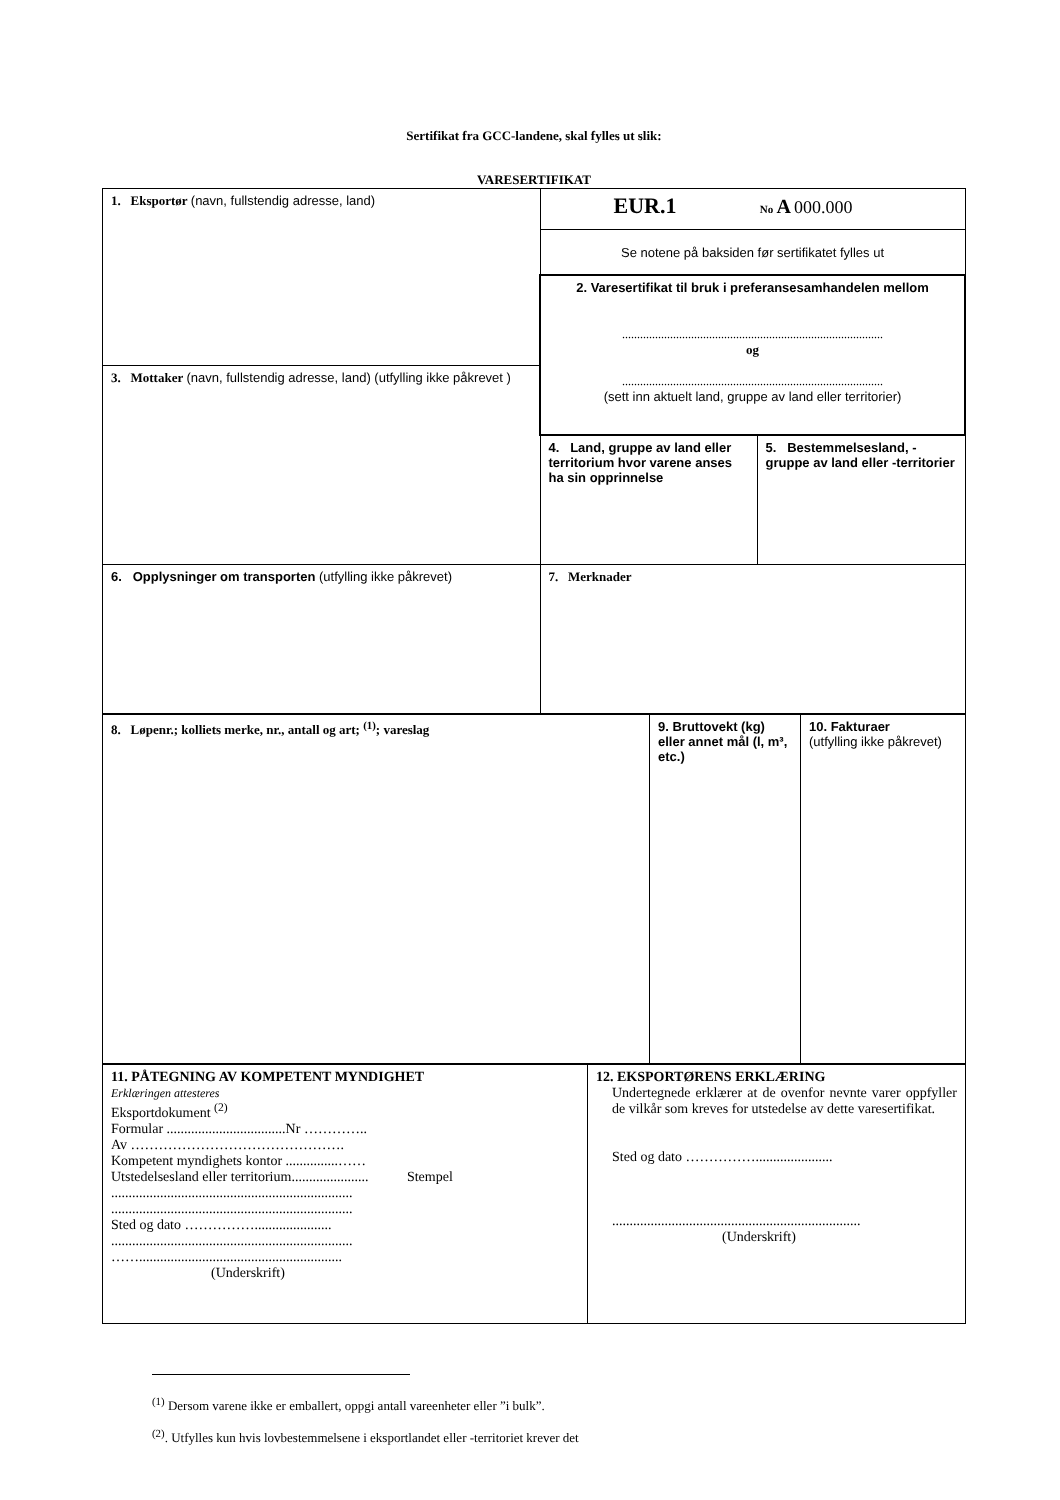Sertifikat fra GCC-landene, skal fylles ut slik:
VARESERTIFIKAT
| 1. Eksportør (navn, fullstendig adresse, land) | EUR.1 No A 000.000 | |
| | Se notene på baksiden før sertifikatet fylles ut | |
| | 2. Varesertifikat til bruk i preferansesamhandelen mellom ....................................................................................... og ....................................................................................... (sett inn aktuelt land, gruppe av land eller territorier) | |
| 3. Mottaker (navn, fullstendig adresse, land) (utfylling ikke påkrevet ) | | |
| | 4. Land, gruppe av land eller territorium hvor varene anses ha sin opprinnelse | 5. Bestemmelsesland, -gruppe av land eller -territorier |
| 6. Opplysninger om transporten (utfylling ikke påkrevet) | 7. Merknader | |
| 8. Løpenr.; kolliets merke, nr., antall og art; <sup>(1)</sup>; vareslag | 9. Bruttovekt (kg) eller annet mål (l, m³, etc.) | 10. Fakturaer (utfylling ikke påkrevet) |
| 11. PÅTEGNING AV KOMPETENT MYNDIGHET Erklæringen attesteres Eksportdokument <sup>(2)</sup> Formular ..................................Nr ………….. Av ………………………………………. Kompetent myndighets kontor ...............…… Utstedelsesland eller territorium...................... Stempel ..................................................................... ..................................................................... Sted og dato ……………...................... ..................................................................... …….......................................................... (Underskrift) | 12. EKSPORTØRENS ERKLÆRING Undertegnede erklærer at de ovenfor nevnte varer oppfyller de vilkår som kreves for utstedelse av dette varesertifikat. Sted og dato ……………...................... ....................................................................... (Underskrift) |
<sup>(1)</sup> Dersom varene ikke er emballert, oppgi antall vareenheter eller ”i bulk”.
<sup>(2)</sup>. Utfylles kun hvis lovbestemmelsene i eksportlandet eller -territoriet krever det